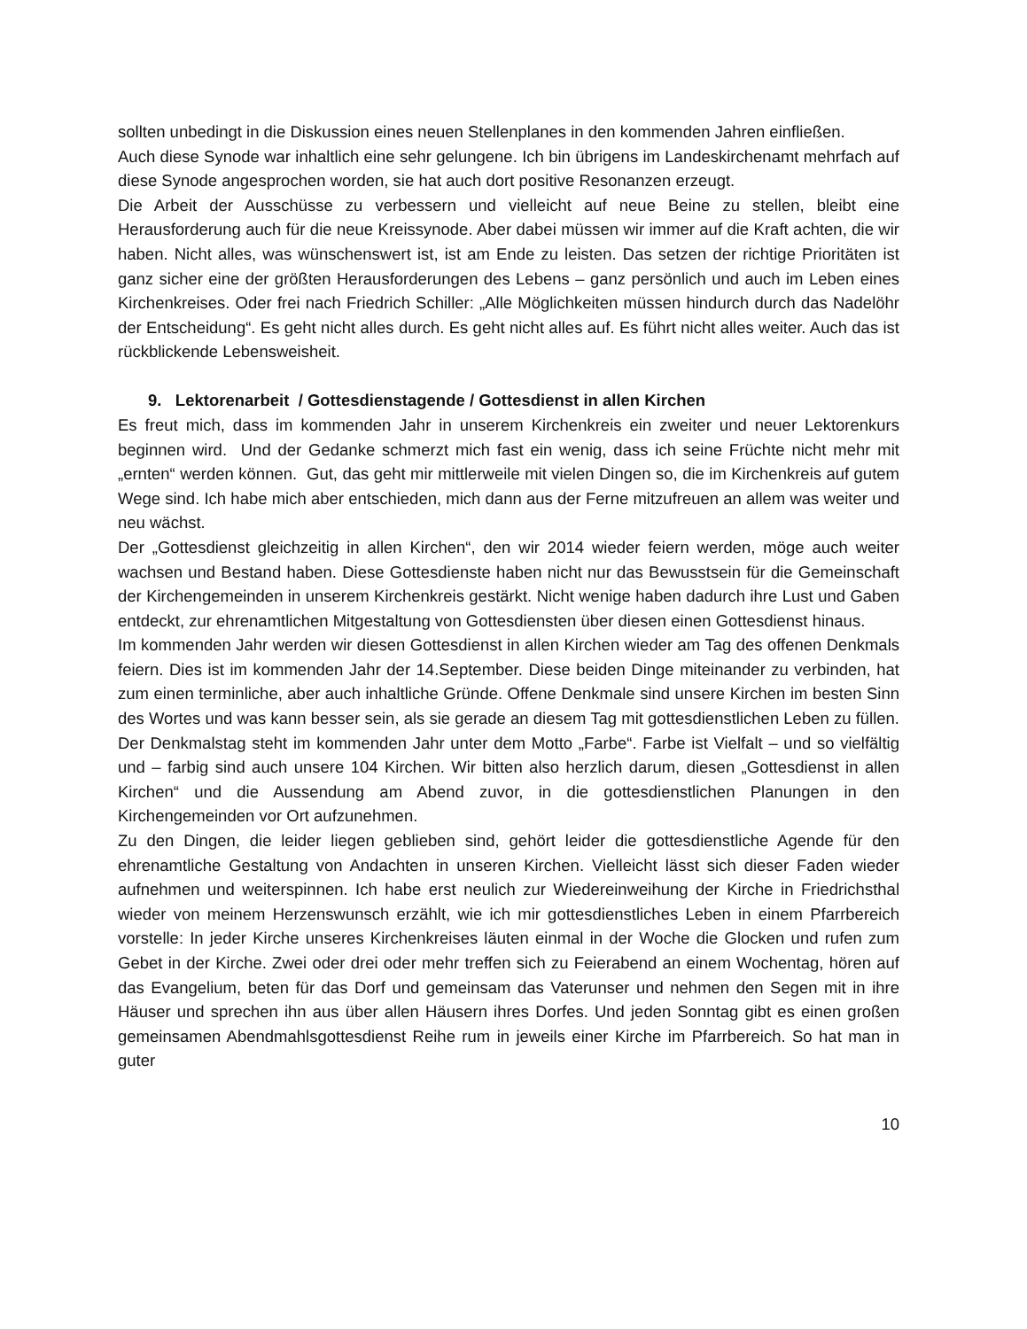sollten unbedingt in die Diskussion eines neuen Stellenplanes in den kommenden Jahren einfließen.
Auch diese Synode war inhaltlich eine sehr gelungene. Ich bin übrigens im Landeskirchenamt mehrfach auf diese Synode angesprochen worden, sie hat auch dort positive Resonanzen erzeugt.
Die Arbeit der Ausschüsse zu verbessern und vielleicht auf neue Beine zu stellen, bleibt eine Herausforderung auch für die neue Kreissynode. Aber dabei müssen wir immer auf die Kraft achten, die wir haben. Nicht alles, was wünschenswert ist, ist am Ende zu leisten. Das setzen der richtige Prioritäten ist ganz sicher eine der größten Herausforderungen des Lebens – ganz persönlich und auch im Leben eines Kirchenkreises. Oder frei nach Friedrich Schiller: „Alle Möglichkeiten müssen hindurch durch das Nadelöhr der Entscheidung“. Es geht nicht alles durch. Es geht nicht alles auf. Es führt nicht alles weiter. Auch das ist rückblickende Lebensweisheit.
9. Lektorenarbeit / Gottesdienstagende / Gottesdienst in allen Kirchen
Es freut mich, dass im kommenden Jahr in unserem Kirchenkreis ein zweiter und neuer Lektorenkurs beginnen wird. Und der Gedanke schmerzt mich fast ein wenig, dass ich seine Früchte nicht mehr mit „ernten“ werden können. Gut, das geht mir mittlerweile mit vielen Dingen so, die im Kirchenkreis auf gutem Wege sind. Ich habe mich aber entschieden, mich dann aus der Ferne mitzufreuen an allem was weiter und neu wächst.
Der „Gottesdienst gleichzeitig in allen Kirchen“, den wir 2014 wieder feiern werden, möge auch weiter wachsen und Bestand haben. Diese Gottesdienste haben nicht nur das Bewusstsein für die Gemeinschaft der Kirchengemeinden in unserem Kirchenkreis gestärkt. Nicht wenige haben dadurch ihre Lust und Gaben entdeckt, zur ehrenamtlichen Mitgestaltung von Gottesdiensten über diesen einen Gottesdienst hinaus.
Im kommenden Jahr werden wir diesen Gottesdienst in allen Kirchen wieder am Tag des offenen Denkmals feiern. Dies ist im kommenden Jahr der 14.September. Diese beiden Dinge miteinander zu verbinden, hat zum einen terminliche, aber auch inhaltliche Gründe. Offene Denkmale sind unsere Kirchen im besten Sinn des Wortes und was kann besser sein, als sie gerade an diesem Tag mit gottesdienstlichen Leben zu füllen. Der Denkmalstag steht im kommenden Jahr unter dem Motto „Farbe“. Farbe ist Vielfalt – und so vielfältig und – farbig sind auch unsere 104 Kirchen. Wir bitten also herzlich darum, diesen „Gottesdienst in allen Kirchen“ und die Aussendung am Abend zuvor, in die gottesdienstlichen Planungen in den Kirchengemeinden vor Ort aufzunehmen.
Zu den Dingen, die leider liegen geblieben sind, gehört leider die gottesdienstliche Agende für den ehrenamtliche Gestaltung von Andachten in unseren Kirchen. Vielleicht lässt sich dieser Faden wieder aufnehmen und weiterspinnen. Ich habe erst neulich zur Wiedereinweihung der Kirche in Friedrichsthal wieder von meinem Herzenswunsch erzählt, wie ich mir gottesdienstliches Leben in einem Pfarrbereich vorstelle: In jeder Kirche unseres Kirchenkreises läuten einmal in der Woche die Glocken und rufen zum Gebet in der Kirche. Zwei oder drei oder mehr treffen sich zu Feierabend an einem Wochentag, hören auf das Evangelium, beten für das Dorf und gemeinsam das Vaterunser und nehmen den Segen mit in ihre Häuser und sprechen ihn aus über allen Häusern ihres Dorfes. Und jeden Sonntag gibt es einen großen gemeinsamen Abendmahlsgottesdienst Reihe rum in jeweils einer Kirche im Pfarrbereich. So hat man in guter
10